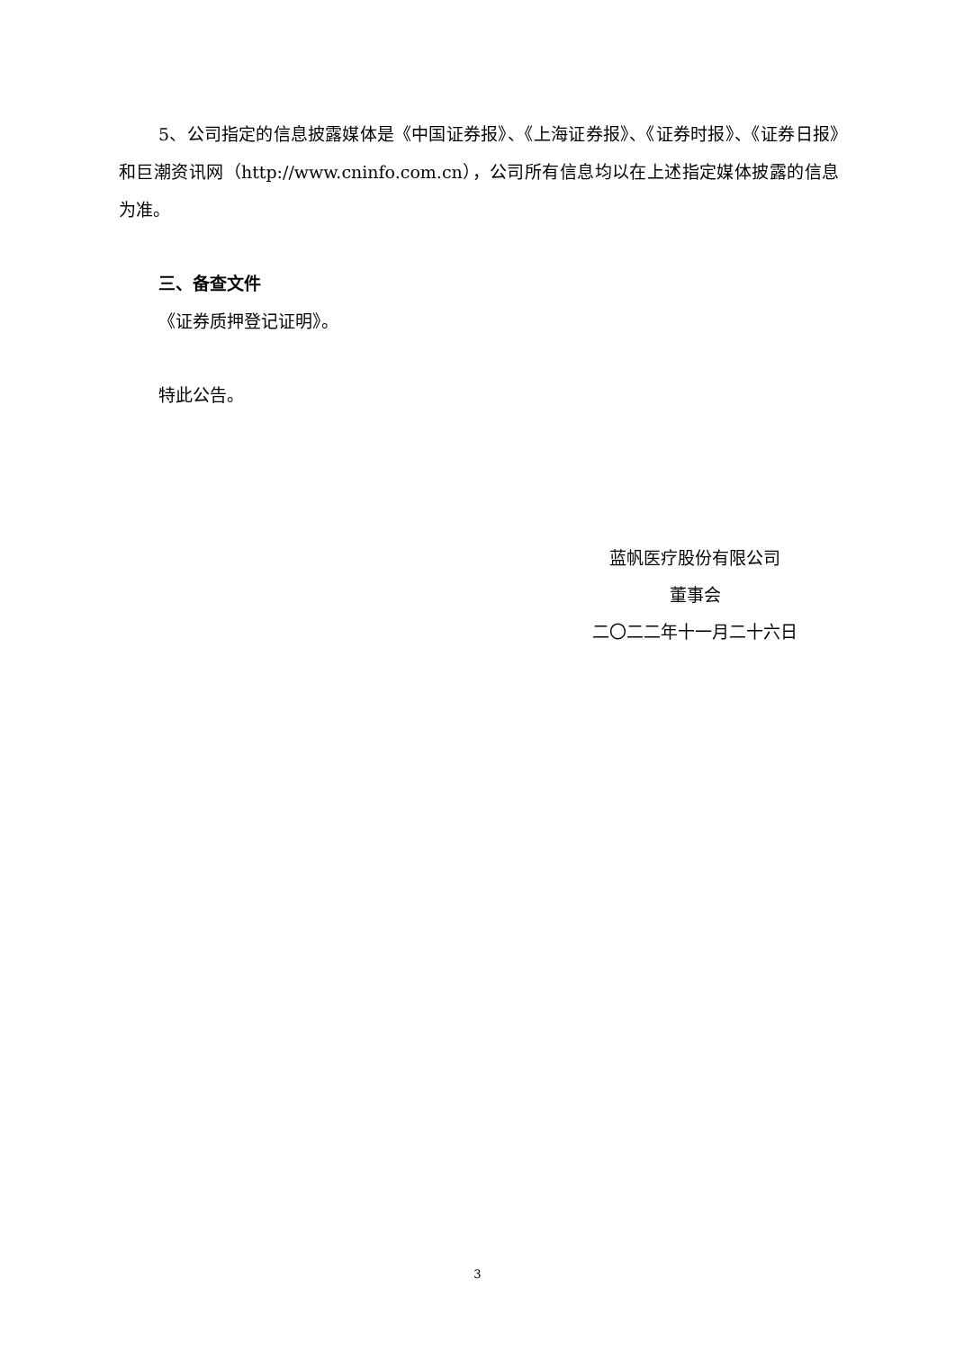5、公司指定的信息披露媒体是《中国证券报》、《上海证券报》、《证券时报》、《证券日报》和巨潮资讯网（http://www.cninfo.com.cn），公司所有信息均以在上述指定媒体披露的信息为准。
三、备查文件
《证券质押登记证明》。
特此公告。
蓝帆医疗股份有限公司
董事会
二〇二二年十一月二十六日
3